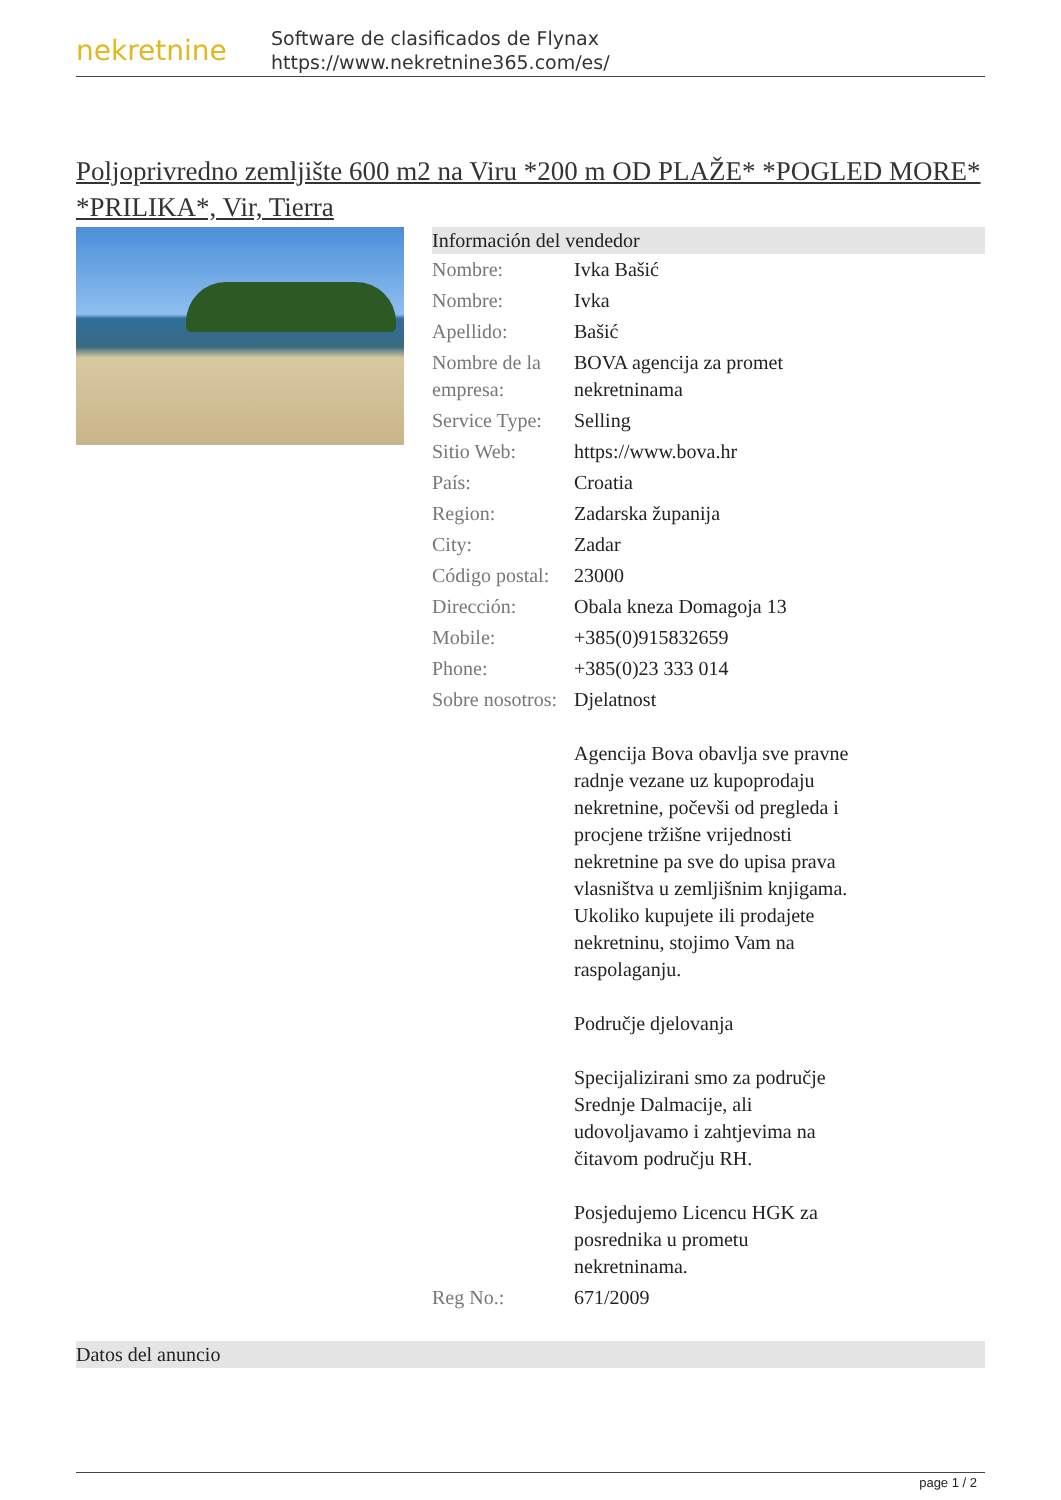nekretnine
Software de clasificados de Flynax
https://www.nekretnine365.com/es/
Poljoprivredno zemljište 600 m2 na Viru *200 m OD PLAŽE* *POGLED MORE* *PRILIKA*, Vir, Tierra
Información del vendedor
| Nombre: | Ivka Bašić |
| Nombre: | Ivka |
| Apellido: | Bašić |
| Nombre de la empresa: | BOVA agencija za promet nekretninama |
| Service Type: | Selling |
| Sitio Web: | https://www.bova.hr |
| País: | Croatia |
| Region: | Zadarska županija |
| City: | Zadar |
| Código postal: | 23000 |
| Dirección: | Obala kneza Domagoja 13 |
| Mobile: | +385(0)915832659 |
| Phone: | +385(0)23 333 014 |
| Sobre nosotros: | Djelatnost Agencija Bova obavlja sve pravne radnje vezane uz kupoprodaju nekretnine, počevši od pregleda i procjene tržišne vrijednosti nekretnine pa sve do upisa prava vlasništva u zemljišnim knjigama. Ukoliko kupujete ili prodajete nekretninu, stojimo Vam na raspolaganju. Područje djelovanja Specijalizirani smo za područje Srednje Dalmacije, ali udovoljavamo i zahtjevima na čitavom području RH. Posjedujemo Licencu HGK za posrednika u prometu nekretninama. |
| Reg No.: | 671/2009 |
Datos del anuncio
page 1 / 2